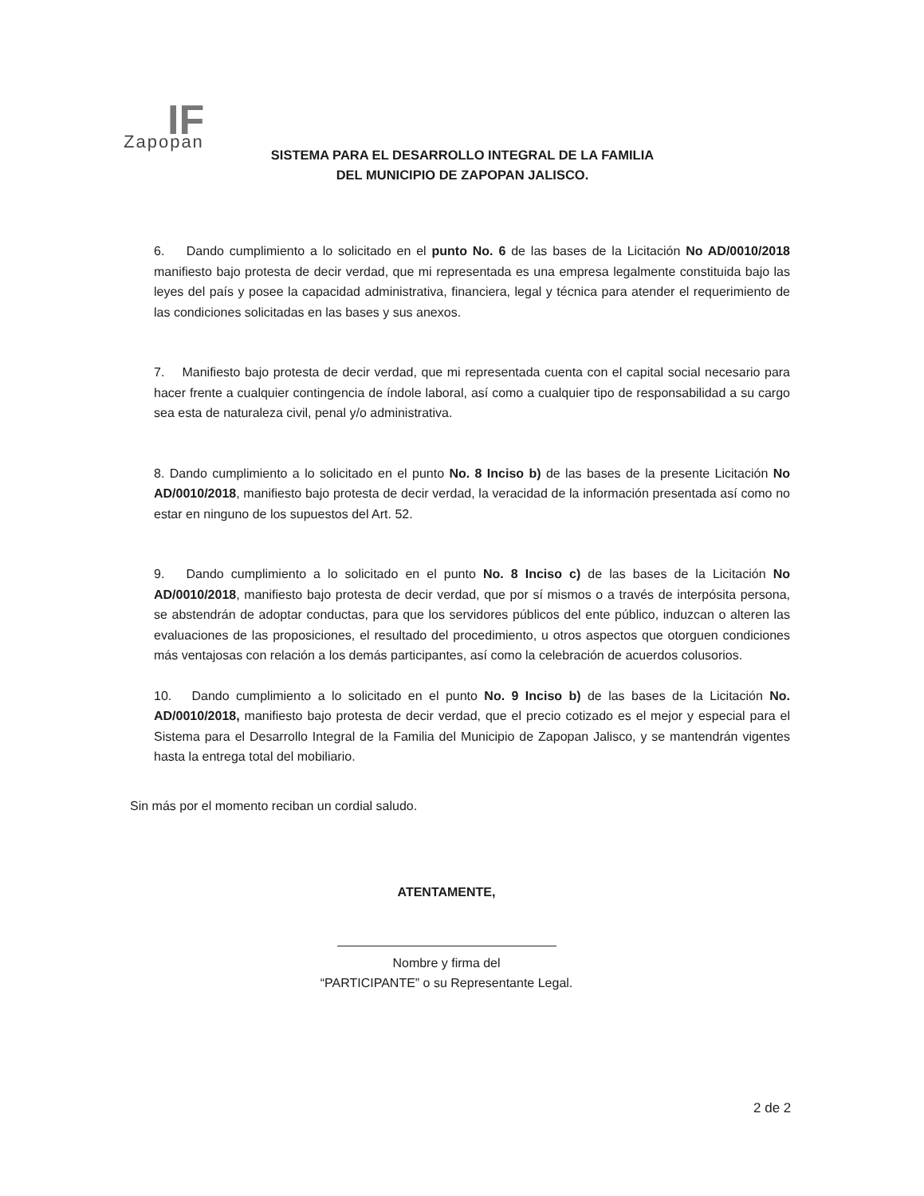IF Zapopan
SISTEMA PARA EL DESARROLLO INTEGRAL DE LA FAMILIA
DEL MUNICIPIO DE ZAPOPAN JALISCO.
6. Dando cumplimiento a lo solicitado en el punto No. 6 de las bases de la Licitación No AD/0010/2018 manifiesto bajo protesta de decir verdad, que mi representada es una empresa legalmente constituida bajo las leyes del país y posee la capacidad administrativa, financiera, legal y técnica para atender el requerimiento de las condiciones solicitadas en las bases y sus anexos.
7. Manifiesto bajo protesta de decir verdad, que mi representada cuenta con el capital social necesario para hacer frente a cualquier contingencia de índole laboral, así como a cualquier tipo de responsabilidad a su cargo sea esta de naturaleza civil, penal y/o administrativa.
8. Dando cumplimiento a lo solicitado en el punto No. 8 Inciso b) de las bases de la presente Licitación No AD/0010/2018, manifiesto bajo protesta de decir verdad, la veracidad de la información presentada así como no estar en ninguno de los supuestos del Art. 52.
9. Dando cumplimiento a lo solicitado en el punto No. 8 Inciso c) de las bases de la Licitación No AD/0010/2018, manifiesto bajo protesta de decir verdad, que por sí mismos o a través de interpósita persona, se abstendrán de adoptar conductas, para que los servidores públicos del ente público, induzcan o alteren las evaluaciones de las proposiciones, el resultado del procedimiento, u otros aspectos que otorguen condiciones más ventajosas con relación a los demás participantes, así como la celebración de acuerdos colusorios.
10. Dando cumplimiento a lo solicitado en el punto No. 9 Inciso b) de las bases de la Licitación No. AD/0010/2018, manifiesto bajo protesta de decir verdad, que el precio cotizado es el mejor y especial para el Sistema para el Desarrollo Integral de la Familia del Municipio de Zapopan Jalisco, y se mantendrán vigentes hasta la entrega total del mobiliario.
Sin más por el momento reciban un cordial saludo.
ATENTAMENTE,
Nombre y firma del
“PARTICIPANTE” o su Representante Legal.
2 de 2